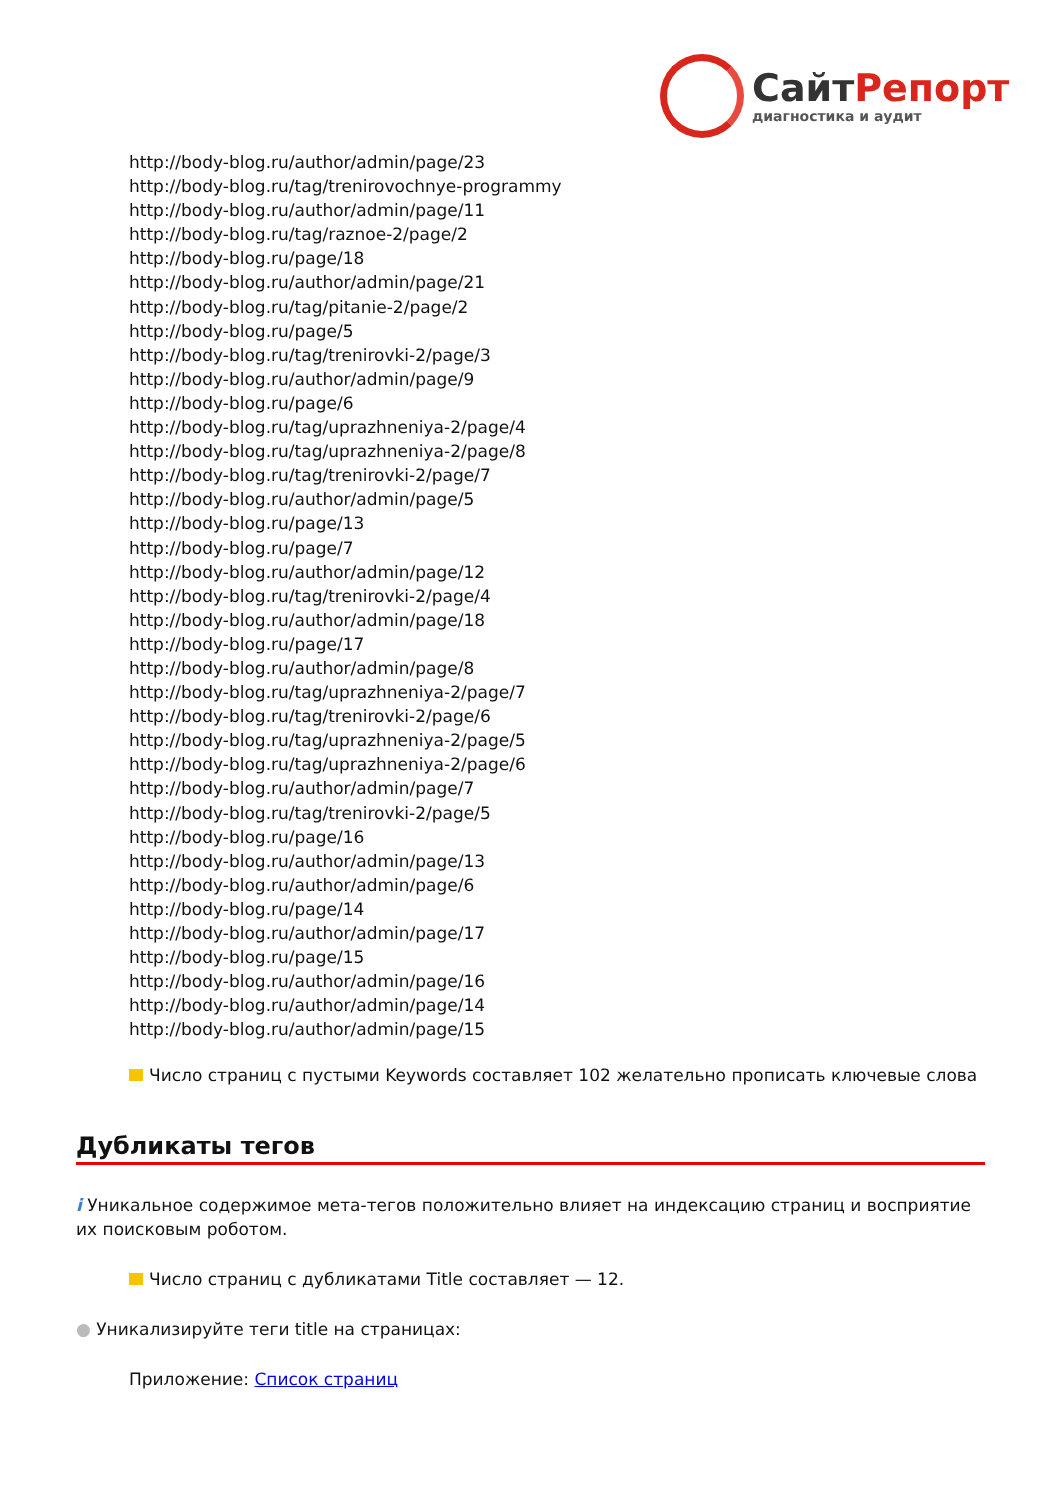СайтРепорт
диагностика и аудит
http://body-blog.ru/author/admin/page/23
http://body-blog.ru/tag/trenirovochnye-programmy
http://body-blog.ru/author/admin/page/11
http://body-blog.ru/tag/raznoe-2/page/2
http://body-blog.ru/page/18
http://body-blog.ru/author/admin/page/21
http://body-blog.ru/tag/pitanie-2/page/2
http://body-blog.ru/page/5
http://body-blog.ru/tag/trenirovki-2/page/3
http://body-blog.ru/author/admin/page/9
http://body-blog.ru/page/6
http://body-blog.ru/tag/uprazhneniya-2/page/4
http://body-blog.ru/tag/uprazhneniya-2/page/8
http://body-blog.ru/tag/trenirovki-2/page/7
http://body-blog.ru/author/admin/page/5
http://body-blog.ru/page/13
http://body-blog.ru/page/7
http://body-blog.ru/author/admin/page/12
http://body-blog.ru/tag/trenirovki-2/page/4
http://body-blog.ru/author/admin/page/18
http://body-blog.ru/page/17
http://body-blog.ru/author/admin/page/8
http://body-blog.ru/tag/uprazhneniya-2/page/7
http://body-blog.ru/tag/trenirovki-2/page/6
http://body-blog.ru/tag/uprazhneniya-2/page/5
http://body-blog.ru/tag/uprazhneniya-2/page/6
http://body-blog.ru/author/admin/page/7
http://body-blog.ru/tag/trenirovki-2/page/5
http://body-blog.ru/page/16
http://body-blog.ru/author/admin/page/13
http://body-blog.ru/author/admin/page/6
http://body-blog.ru/page/14
http://body-blog.ru/author/admin/page/17
http://body-blog.ru/page/15
http://body-blog.ru/author/admin/page/16
http://body-blog.ru/author/admin/page/14
http://body-blog.ru/author/admin/page/15
Число страниц с пустыми Keywords составляет 102 желательно прописать ключевые слова
Дубликаты тегов
i Уникальное содержимое мета-тегов положительно влияет на индексацию страниц и восприятие их поисковым роботом.
Число страниц с дубликатами Title составляет — 12.
● Уникализируйте теги title на страницах:
Приложение: Список страниц